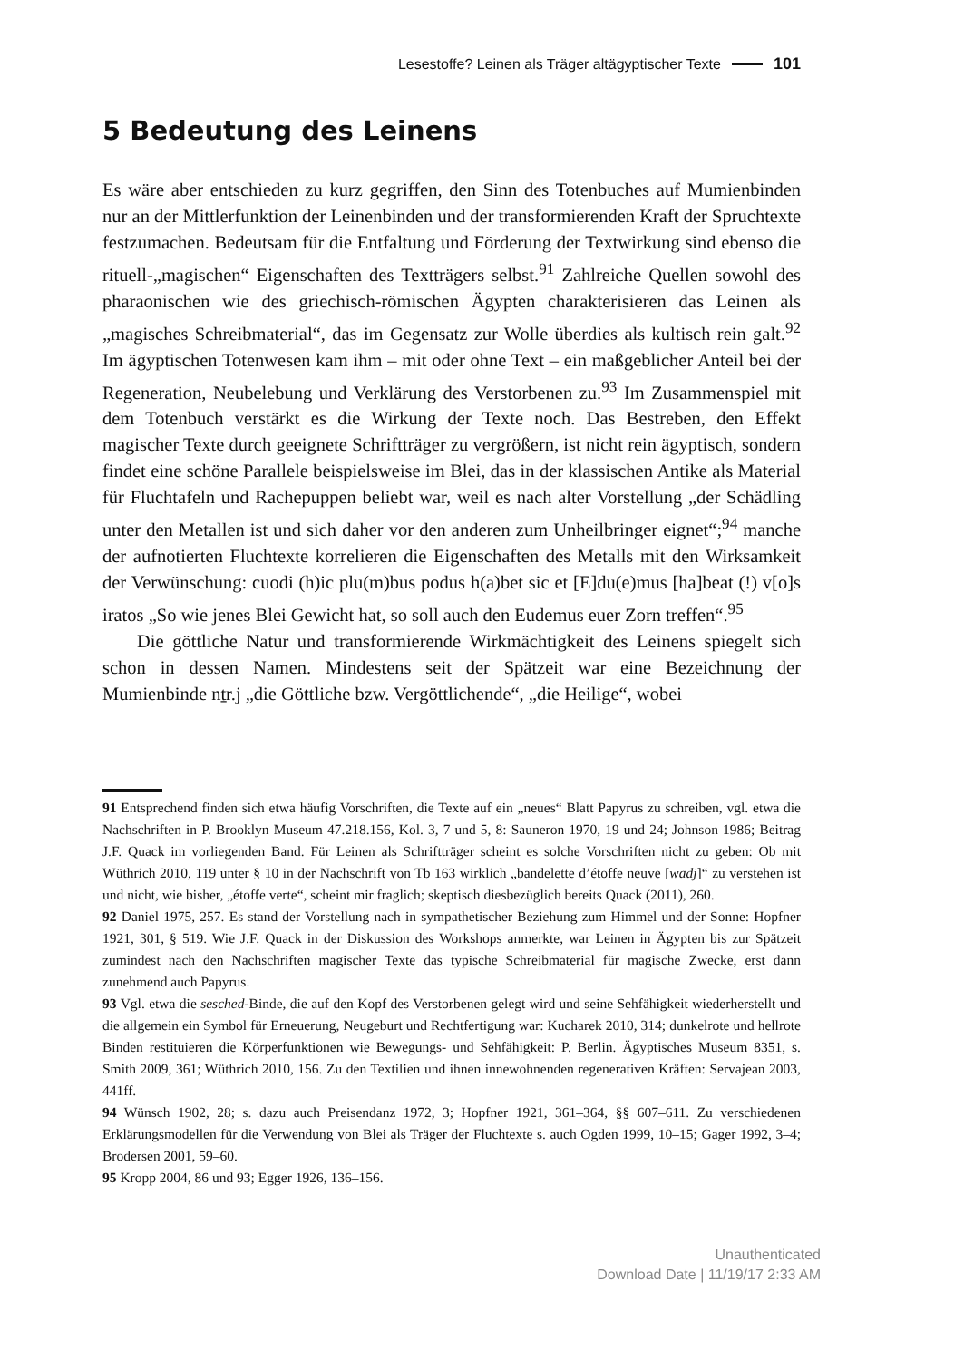Lesestoffe? Leinen als Träger altägyptischer Texte 101
5 Bedeutung des Leinens
Es wäre aber entschieden zu kurz gegriffen, den Sinn des Totenbuches auf Mumienbinden nur an der Mittlerfunktion der Leinenbinden und der transformierenden Kraft der Spruchtexte festzumachen. Bedeutsam für die Entfaltung und Förderung der Textwirkung sind ebenso die rituell-„magischen“ Eigenschaften des Textträgers selbst.<sup>91</sup> Zahlreiche Quellen sowohl des pharaonischen wie des griechisch-römischen Ägypten charakterisieren das Leinen als „magisches Schreibmaterial“, das im Gegensatz zur Wolle überdies als kultisch rein galt.<sup>92</sup> Im ägyptischen Totenwesen kam ihm – mit oder ohne Text – ein maßgeblicher Anteil bei der Regeneration, Neubelebung und Verklärung des Verstorbenen zu.<sup>93</sup> Im Zusammenspiel mit dem Totenbuch verstärkt es die Wirkung der Texte noch. Das Bestreben, den Effekt magischer Texte durch geeignete Schriftträger zu vergrößern, ist nicht rein ägyptisch, sondern findet eine schöne Parallele beispielsweise im Blei, das in der klassischen Antike als Material für Fluchtafeln und Rachepuppen beliebt war, weil es nach alter Vorstellung „der Schädling unter den Metallen ist und sich daher vor den anderen zum Unheilbringer eignet“;<sup>94</sup> manche der aufnotierten Fluchtexte korrelieren die Eigenschaften des Metalls mit den Wirksamkeit der Verwünschung: cuodi (h)ic plu(m)bus podus h(a)bet sic et [E]du(e)mus [ha]beat (!) v[o]s iratos „So wie jenes Blei Gewicht hat, so soll auch den Eudemus euer Zorn treffen“.<sup>95</sup>
Die göttliche Natur und transformierende Wirkmächtigkeit des Leinens spiegelt sich schon in dessen Namen. Mindestens seit der Spätzeit war eine Bezeichnung der Mumienbinde nṯr.j „die Göttliche bzw. Vergöttlichende“, „die Heilige“, wobei
91 Entsprechend finden sich etwa häufig Vorschriften, die Texte auf ein „neues“ Blatt Papyrus zu schreiben, vgl. etwa die Nachschriften in P. Brooklyn Museum 47.218.156, Kol. 3, 7 und 5, 8: Sauneron 1970, 19 und 24; Johnson 1986; Beitrag J.F. Quack im vorliegenden Band. Für Leinen als Schriftträger scheint es solche Vorschriften nicht zu geben: Ob mit Wüthrich 2010, 119 unter § 10 in der Nachschrift von Tb 163 wirklich „bandelette d’étoffe neuve [wadj]“ zu verstehen ist und nicht, wie bisher, „étoffe verte“, scheint mir fraglich; skeptisch diesbezüglich bereits Quack (2011), 260.
92 Daniel 1975, 257. Es stand der Vorstellung nach in sympathetischer Beziehung zum Himmel und der Sonne: Hopfner 1921, 301, § 519. Wie J.F. Quack in der Diskussion des Workshops anmerkte, war Leinen in Ägypten bis zur Spätzeit zumindest nach den Nachschriften magischer Texte das typische Schreibmaterial für magische Zwecke, erst dann zunehmend auch Papyrus.
93 Vgl. etwa die sesched-Binde, die auf den Kopf des Verstorbenen gelegt wird und seine Sehfähigkeit wiederherstellt und die allgemein ein Symbol für Erneuerung, Neugeburt und Rechtfertigung war: Kucharek 2010, 314; dunkelrote und hellrote Binden restituieren die Körperfunktionen wie Bewegungs- und Sehfähigkeit: P. Berlin. Ägyptisches Museum 8351, s. Smith 2009, 361; Wüthrich 2010, 156. Zu den Textilien und ihnen innewohnenden regenerativen Kräften: Servajean 2003, 441ff.
94 Wünsch 1902, 28; s. dazu auch Preisendanz 1972, 3; Hopfner 1921, 361–364, §§ 607–611. Zu verschiedenen Erklärungsmodellen für die Verwendung von Blei als Träger der Fluchtexte s. auch Ogden 1999, 10–15; Gager 1992, 3–4; Brodersen 2001, 59–60.
95 Kropp 2004, 86 und 93; Egger 1926, 136–156.
Unauthenticated
Download Date | 11/19/17 2:33 AM